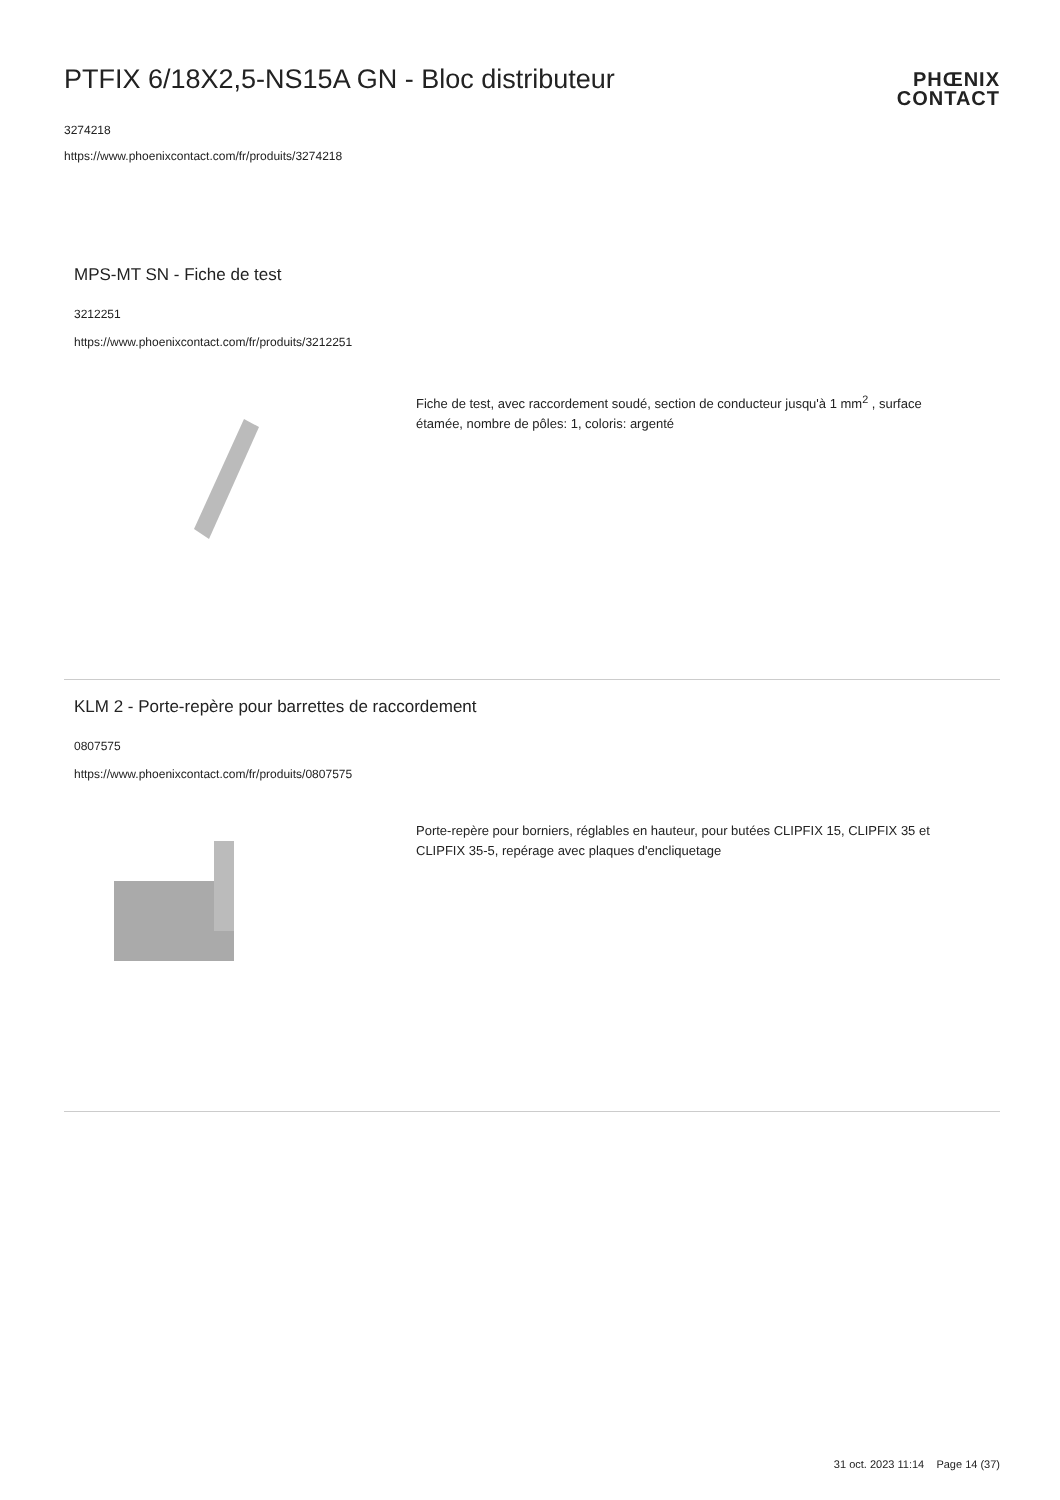PTFIX 6/18X2,5-NS15A GN - Bloc distributeur
3274218
https://www.phoenixcontact.com/fr/produits/3274218
PHŒNIX
CONTACT
MPS-MT SN - Fiche de test
3212251
https://www.phoenixcontact.com/fr/produits/3212251
Fiche de test, avec raccordement soudé, section de conducteur jusqu'à 1 mm<sup>2</sup> , surface étamée, nombre de pôles: 1, coloris: argenté
KLM 2 - Porte-repère pour barrettes de raccordement
0807575
https://www.phoenixcontact.com/fr/produits/0807575
Porte-repère pour borniers, réglables en hauteur, pour butées CLIPFIX 15, CLIPFIX 35 et CLIPFIX 35-5, repérage avec plaques d'encliquetage
31 oct. 2023 11:14 Page 14 (37)